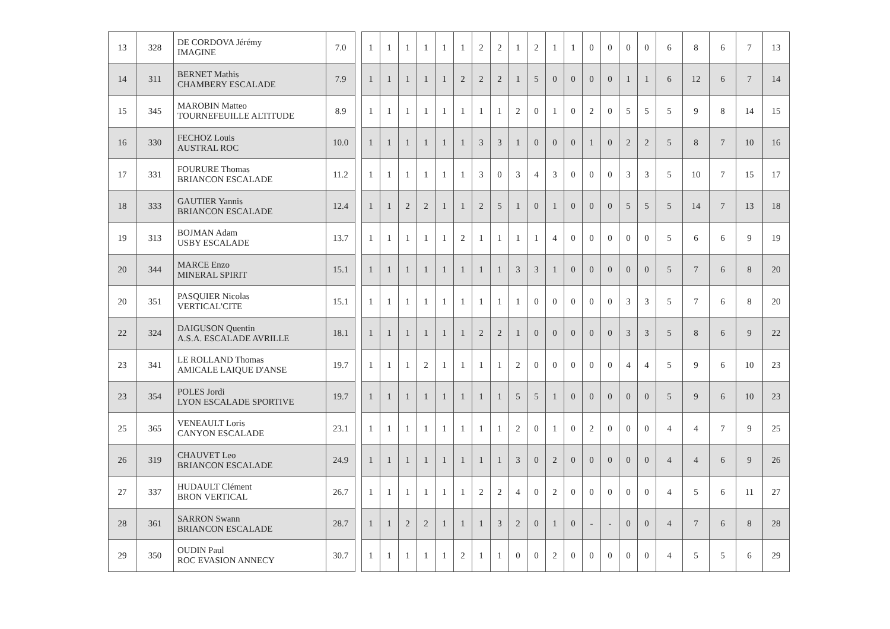| 13 | 328 | DE CORDOVA Jérémy IMAGINE | 7.0 | | 1 | 1 | 1 | 1 | 1 | 1 | 2 | 2 | 1 | 2 | 1 | 1 | 0 | 0 | 0 | 0 | 6 | 8 | 6 | 7 | 13 |
| 14 | 311 | BERNET Mathis CHAMBERY ESCALADE | 7.9 | | 1 | 1 | 1 | 1 | 1 | 2 | 2 | 2 | 1 | 5 | 0 | 0 | 0 | 0 | 1 | 1 | 6 | 12 | 6 | 7 | 14 |
| 15 | 345 | MAROBIN Matteo TOURNEFEUILLE ALTITUDE | 8.9 | | 1 | 1 | 1 | 1 | 1 | 1 | 1 | 1 | 2 | 0 | 1 | 0 | 2 | 0 | 5 | 5 | 5 | 9 | 8 | 14 | 15 |
| 16 | 330 | FECHOZ Louis AUSTRAL ROC | 10.0 | | 1 | 1 | 1 | 1 | 1 | 1 | 3 | 3 | 1 | 0 | 0 | 0 | 1 | 0 | 2 | 2 | 5 | 8 | 7 | 10 | 16 |
| 17 | 331 | FOURURE Thomas BRIANCON ESCALADE | 11.2 | | 1 | 1 | 1 | 1 | 1 | 1 | 3 | 0 | 3 | 4 | 3 | 0 | 0 | 0 | 3 | 3 | 5 | 10 | 7 | 15 | 17 |
| 18 | 333 | GAUTIER Yannis BRIANCON ESCALADE | 12.4 | | 1 | 1 | 2 | 2 | 1 | 1 | 2 | 5 | 1 | 0 | 1 | 0 | 0 | 0 | 5 | 5 | 5 | 14 | 7 | 13 | 18 |
| 19 | 313 | BOJMAN Adam USBY ESCALADE | 13.7 | | 1 | 1 | 1 | 1 | 1 | 2 | 1 | 1 | 1 | 1 | 4 | 0 | 0 | 0 | 0 | 0 | 5 | 6 | 6 | 9 | 19 |
| 20 | 344 | MARCE Enzo MINERAL SPIRIT | 15.1 | | 1 | 1 | 1 | 1 | 1 | 1 | 1 | 1 | 3 | 3 | 1 | 0 | 0 | 0 | 0 | 0 | 5 | 7 | 6 | 8 | 20 |
| 20 | 351 | PASQUIER Nicolas VERTICAL'CITE | 15.1 | | 1 | 1 | 1 | 1 | 1 | 1 | 1 | 1 | 1 | 0 | 0 | 0 | 0 | 0 | 3 | 3 | 5 | 7 | 6 | 8 | 20 |
| 22 | 324 | DAIGUSON Quentin A.S.A. ESCALADE AVRILLE | 18.1 | | 1 | 1 | 1 | 1 | 1 | 1 | 2 | 2 | 1 | 0 | 0 | 0 | 0 | 0 | 3 | 3 | 5 | 8 | 6 | 9 | 22 |
| 23 | 341 | LE ROLLAND Thomas AMICALE LAIQUE D'ANSE | 19.7 | | 1 | 1 | 1 | 2 | 1 | 1 | 1 | 1 | 2 | 0 | 0 | 0 | 0 | 0 | 4 | 4 | 5 | 9 | 6 | 10 | 23 |
| 23 | 354 | POLES Jordi LYON ESCALADE SPORTIVE | 19.7 | | 1 | 1 | 1 | 1 | 1 | 1 | 1 | 1 | 5 | 5 | 1 | 0 | 0 | 0 | 0 | 0 | 5 | 9 | 6 | 10 | 23 |
| 25 | 365 | VENEAULT Loris CANYON ESCALADE | 23.1 | | 1 | 1 | 1 | 1 | 1 | 1 | 1 | 1 | 2 | 0 | 1 | 0 | 2 | 0 | 0 | 0 | 4 | 4 | 7 | 9 | 25 |
| 26 | 319 | CHAUVET Leo BRIANCON ESCALADE | 24.9 | | 1 | 1 | 1 | 1 | 1 | 1 | 1 | 1 | 3 | 0 | 2 | 0 | 0 | 0 | 0 | 0 | 4 | 4 | 6 | 9 | 26 |
| 27 | 337 | HUDAULT Clément BRON VERTICAL | 26.7 | | 1 | 1 | 1 | 1 | 1 | 1 | 2 | 2 | 4 | 0 | 2 | 0 | 0 | 0 | 0 | 0 | 4 | 5 | 6 | 11 | 27 |
| 28 | 361 | SARRON Swann BRIANCON ESCALADE | 28.7 | | 1 | 1 | 2 | 2 | 1 | 1 | 1 | 3 | 2 | 0 | 1 | 0 | - | - | 0 | 0 | 4 | 7 | 6 | 8 | 28 |
| 29 | 350 | OUDIN Paul ROC EVASION ANNECY | 30.7 | | 1 | 1 | 1 | 1 | 1 | 2 | 1 | 1 | 0 | 0 | 2 | 0 | 0 | 0 | 0 | 0 | 4 | 5 | 5 | 6 | 29 |